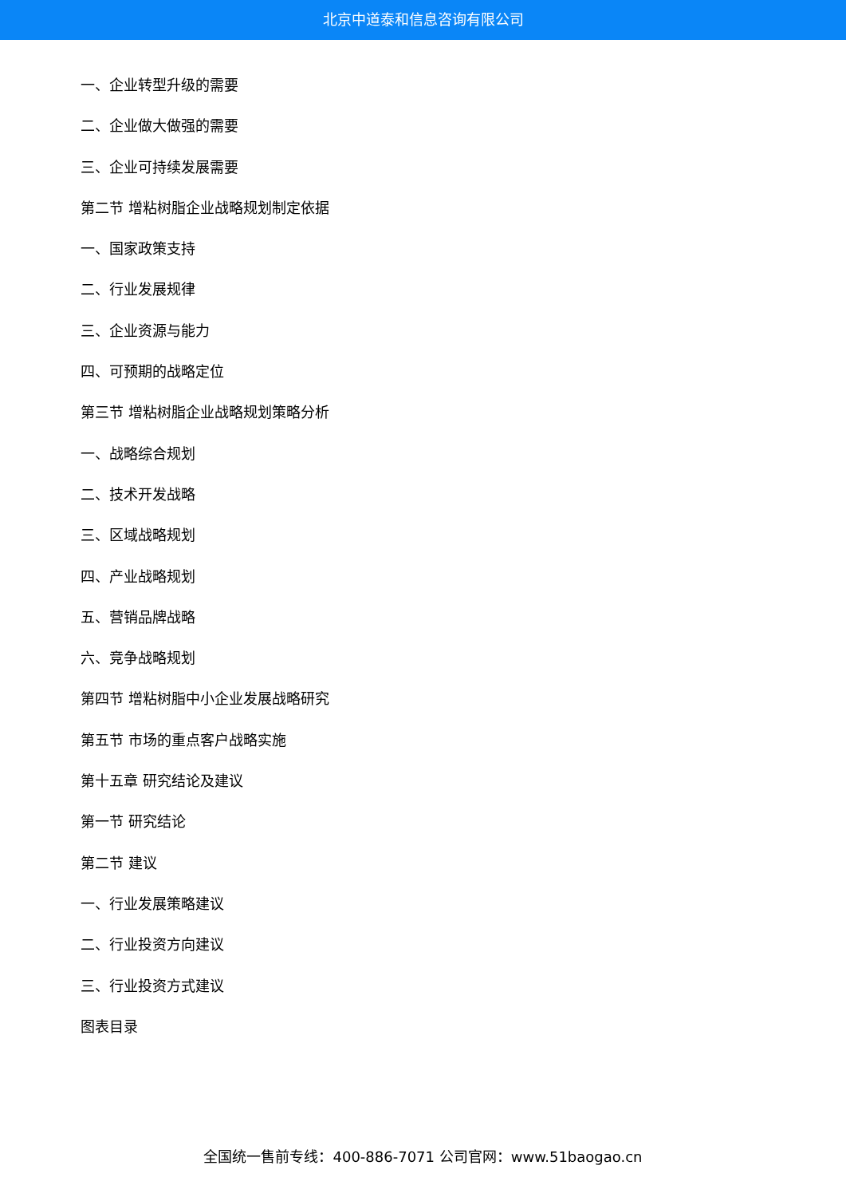北京中道泰和信息咨询有限公司
一、企业转型升级的需要
二、企业做大做强的需要
三、企业可持续发展需要
第二节 增粘树脂企业战略规划制定依据
一、国家政策支持
二、行业发展规律
三、企业资源与能力
四、可预期的战略定位
第三节 增粘树脂企业战略规划策略分析
一、战略综合规划
二、技术开发战略
三、区域战略规划
四、产业战略规划
五、营销品牌战略
六、竞争战略规划
第四节 增粘树脂中小企业发展战略研究
第五节 市场的重点客户战略实施
第十五章 研究结论及建议
第一节 研究结论
第二节 建议
一、行业发展策略建议
二、行业投资方向建议
三、行业投资方式建议
图表目录
全国统一售前专线：400-886-7071 公司官网：www.51baogao.cn